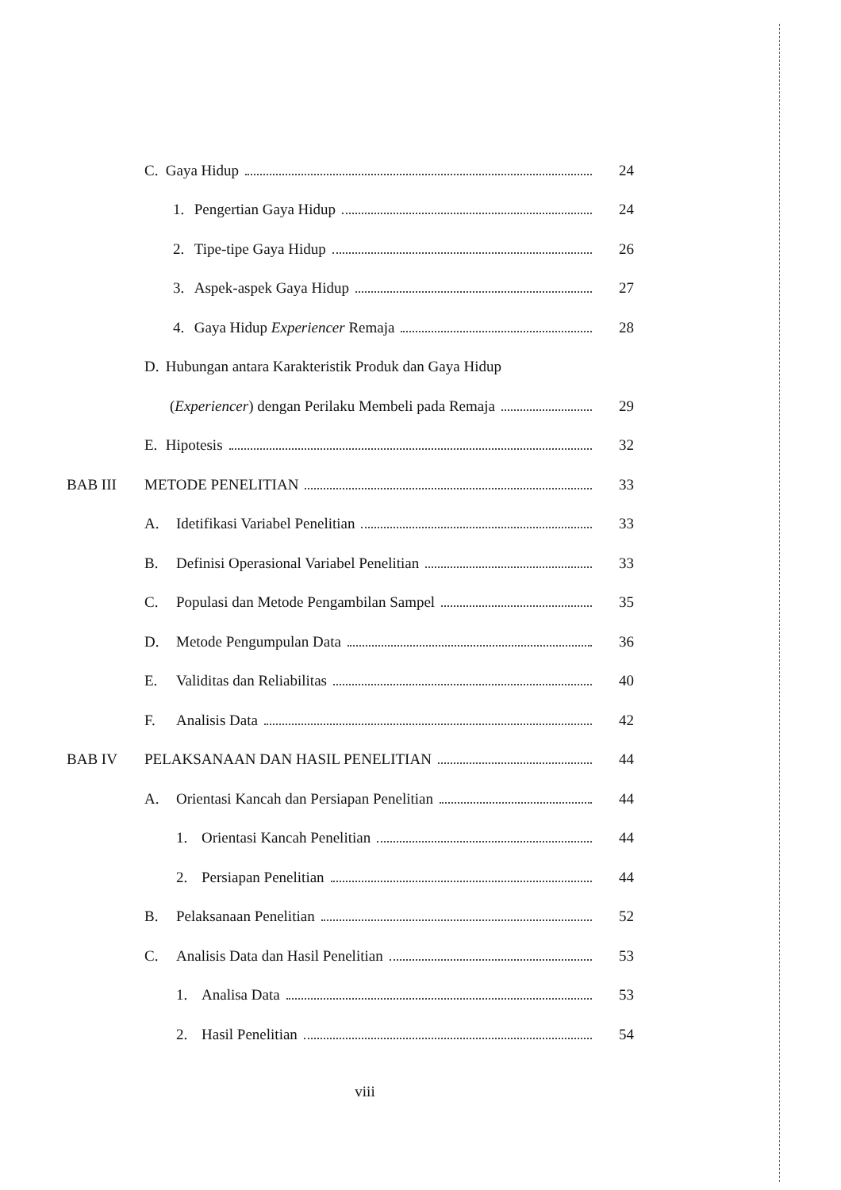C.
Gaya Hidup 24
1.
Pengertian Gaya Hidup 24
2.
Tipe-tipe Gaya Hidup 26
3.
Aspek-aspek Gaya Hidup 27
4.
Gaya Hidup Experiencer Remaja 28
D.
Hubungan antara Karakteristik Produk dan Gaya Hidup
(Experiencer) dengan Perilaku Membeli pada Remaja
29
E.
Hipotesis 32
BAB III METODE PENELITIAN 33
A.
Idetifikasi Variabel Penelitian
33
B.
Definisi Operasional Variabel Penelitian
33
C.
Populasi dan Metode Pengambilan Sampel
35
D. Metode Pengumpulan Data 36
E. Validitas dan Reliabilitas 40
F. Analisis Data 42
BAB IV
PELAKSANAAN DAN HASIL PENELITIAN
44
A.
Orientasi Kancah dan Persiapan Penelitian
44
1. Orientasi Kancah Penelitian 44
2. Persiapan Penelitian 44
B. Pelaksanaan Penelitian 52
C.
Analisis Data dan Hasil Penelitian
53
1. Analisa Data 53
2. Hasil Penelitian 54
viii